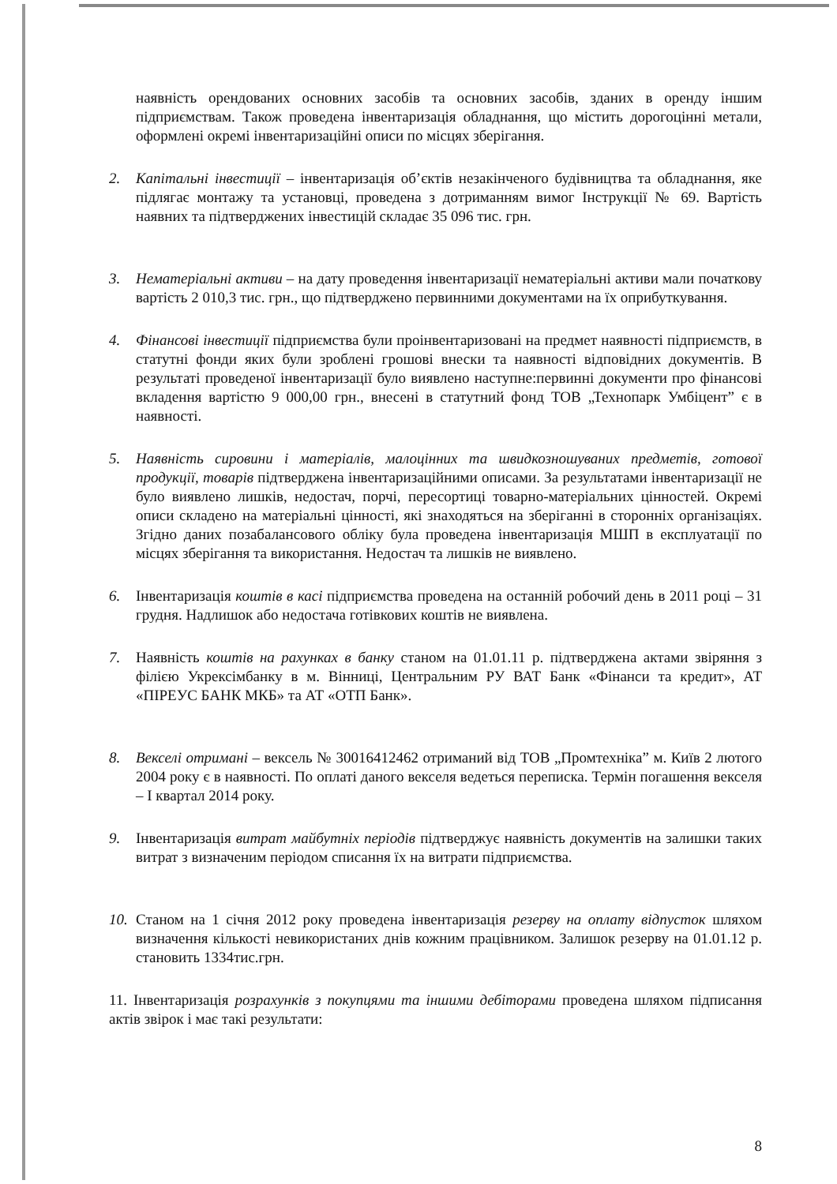наявність орендованих основних засобів та основних засобів, зданих в оренду іншим підприємствам. Також проведена інвентаризація обладнання, що містить дорогоцінні метали, оформлені окремі інвентаризаційні описи по місцях зберігання.
2. Капітальні інвестиції – інвентаризація об’єктів незакінченого будівництва та обладнання, яке підлягає монтажу та установці, проведена з дотриманням вимог Інструкції № 69. Вартість наявних та підтверджених інвестицій складає 35 096 тис. грн.
3. Нематеріальні активи – на дату проведення інвентаризації нематеріальні активи мали початкову вартість 2 010,3 тис. грн., що підтверджено первинними документами на їх оприбуткування.
4. Фінансові інвестиції підприємства були проінвентаризовані на предмет наявності підприємств, в статутні фонди яких були зроблені грошові внески та наявності відповідних документів. В результаті проведеної інвентаризації було виявлено наступне:первинні документи про фінансові вкладення вартістю 9 000,00 грн., внесені в статутний фонд ТОВ „Технопарк Умбіцент” є в наявності.
5. Наявність сировини і матеріалів, малоцінних та швидкозношуваних предметів, готової продукції, товарів підтверджена інвентаризаційними описами. За результатами інвентаризації не було виявлено лишків, недостач, порчі, пересортиці товарно-матеріальних цінностей. Окремі описи складено на матеріальні цінності, які знаходяться на зберіганні в сторонніх організаціях. Згідно даних позабалансового обліку була проведена інвентаризація МШП в експлуатації по місцях зберігання та використання. Недостач та лишків не виявлено.
6. Інвентаризація коштів в касі підприємства проведена на останній робочий день в 2011 році – 31 грудня. Надлишок або недостача готівкових коштів не виявлена.
7. Наявність коштів на рахунках в банку станом на 01.01.11 р. підтверджена актами звіряння з філією Укрексімбанку в м. Вінниці, Центральним РУ ВАТ Банк «Фінанси та кредит», АТ «ПІРЕУС БАНК МКБ» та АТ «ОТП Банк».
8. Векселі отримані – вексель № 30016412462 отриманий від ТОВ „Промтехніка” м. Київ 2 лютого 2004 року є в наявності. По оплаті даного векселя ведеться переписка. Термін погашення векселя – I квартал 2014 року.
9. Інвентаризація витрат майбутніх періодів підтверджує наявність документів на залишки таких витрат з визначеним періодом списання їх на витрати підприємства.
10.
Станом на 1 січня 2012 року проведена інвентаризація резерву на оплату відпусток шляхом визначення кількості невикористаних днів кожним працівником. Залишок резерву на 01.01.12 р. становить 1334тис.грн.
11. Інвентаризація розрахунків з покупцями та іншими дебіторами проведена шляхом підписання актів звірок і має такі результати:
8